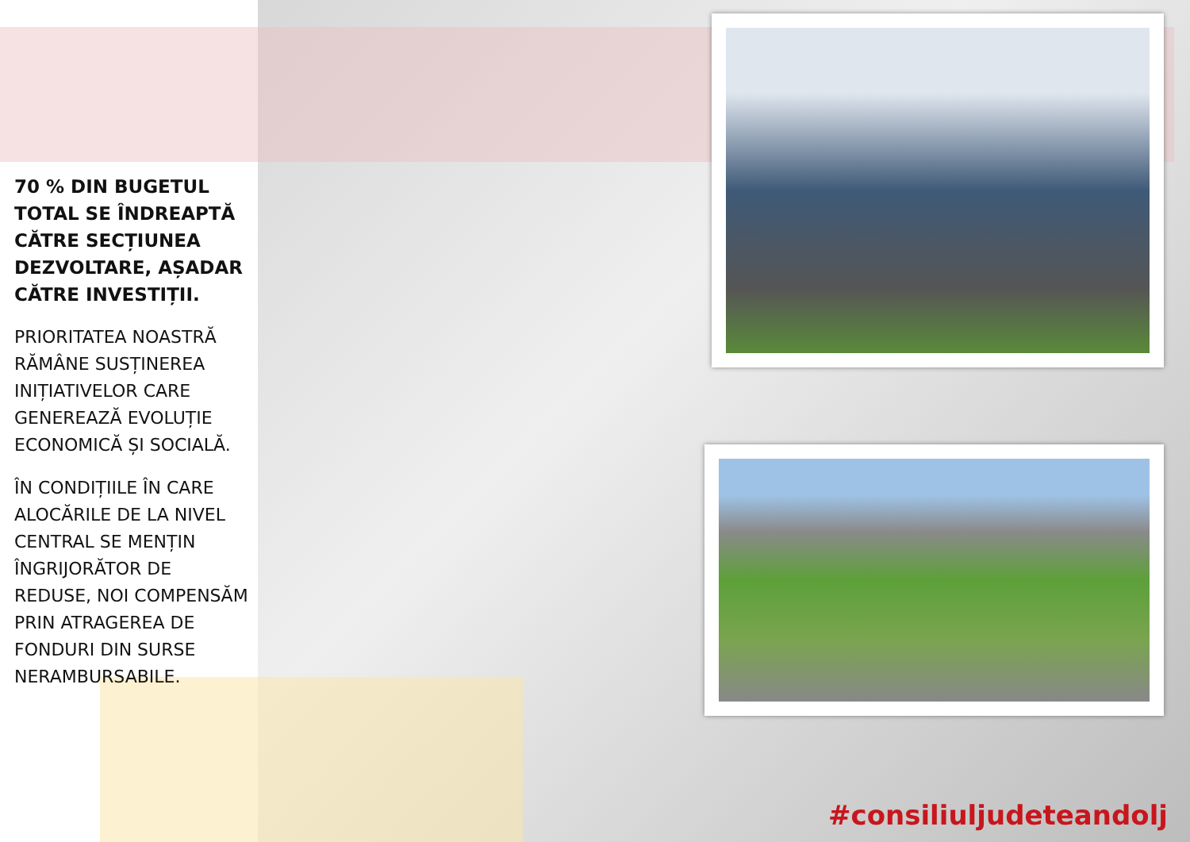70 % DIN BUGETUL TOTAL SE ÎNDREAPTĂ CĂTRE SECȚIUNEA DEZVOLTARE, AȘADAR CĂTRE INVESTIȚII.
PRIORITATEA NOASTRĂ RĂMÂNE SUSȚINEREA INIȚIATIVELOR CARE GENEREAZĂ EVOLUȚIE ECONOMICĂ ȘI SOCIALĂ.
ÎN CONDIȚIILE ÎN CARE ALOCĂRILE DE LA NIVEL CENTRAL SE MENȚIN ÎNGRIJORĂTOR DE REDUSE, NOI COMPENSĂM PRIN ATRAGEREA DE FONDURI DIN SURSE NERAMBURSABILE.
#consiliuljudeteandolj